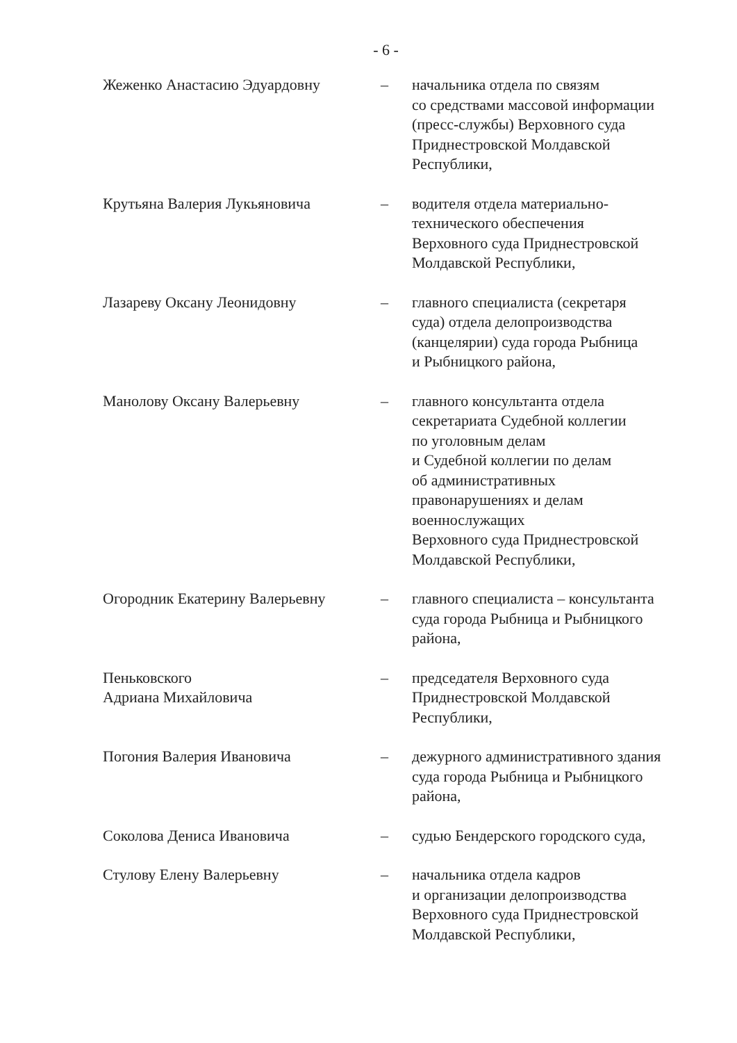- 6 -
| Жеженко Анастасию Эдуардовну | – | начальника отдела по связям со средствами массовой информации (пресс-службы) Верховного суда Приднестровской Молдавской Республики, |
| Крутьяна Валерия Лукьяновича | – | водителя отдела материально- технического обеспечения Верховного суда Приднестровской Молдавской Республики, |
| Лазареву Оксану Леонидовну | – | главного специалиста (секретаря суда) отдела делопроизводства (канцелярии) суда города Рыбница и Рыбницкого района, |
| Манолову Оксану Валерьевну | – | главного консультанта отдела секретариата Судебной коллегии по уголовным делам и Судебной коллегии по делам об административных правонарушениях и делам военнослужащих Верховного суда Приднестровской Молдавской Республики, |
| Огородник Екатерину Валерьевну | – | главного специалиста – консультанта суда города Рыбница и Рыбницкого района, |
| Пеньковского Адриана Михайловича | – | председателя Верховного суда Приднестровской Молдавской Республики, |
| Погония Валерия Ивановича | – | дежурного административного здания суда города Рыбница и Рыбницкого района, |
| Соколова Дениса Ивановича | – | судью Бендерского городского суда, |
| Стулову Елену Валерьевну | – | начальника отдела кадров и организации делопроизводства Верховного суда Приднестровской Молдавской Республики, |